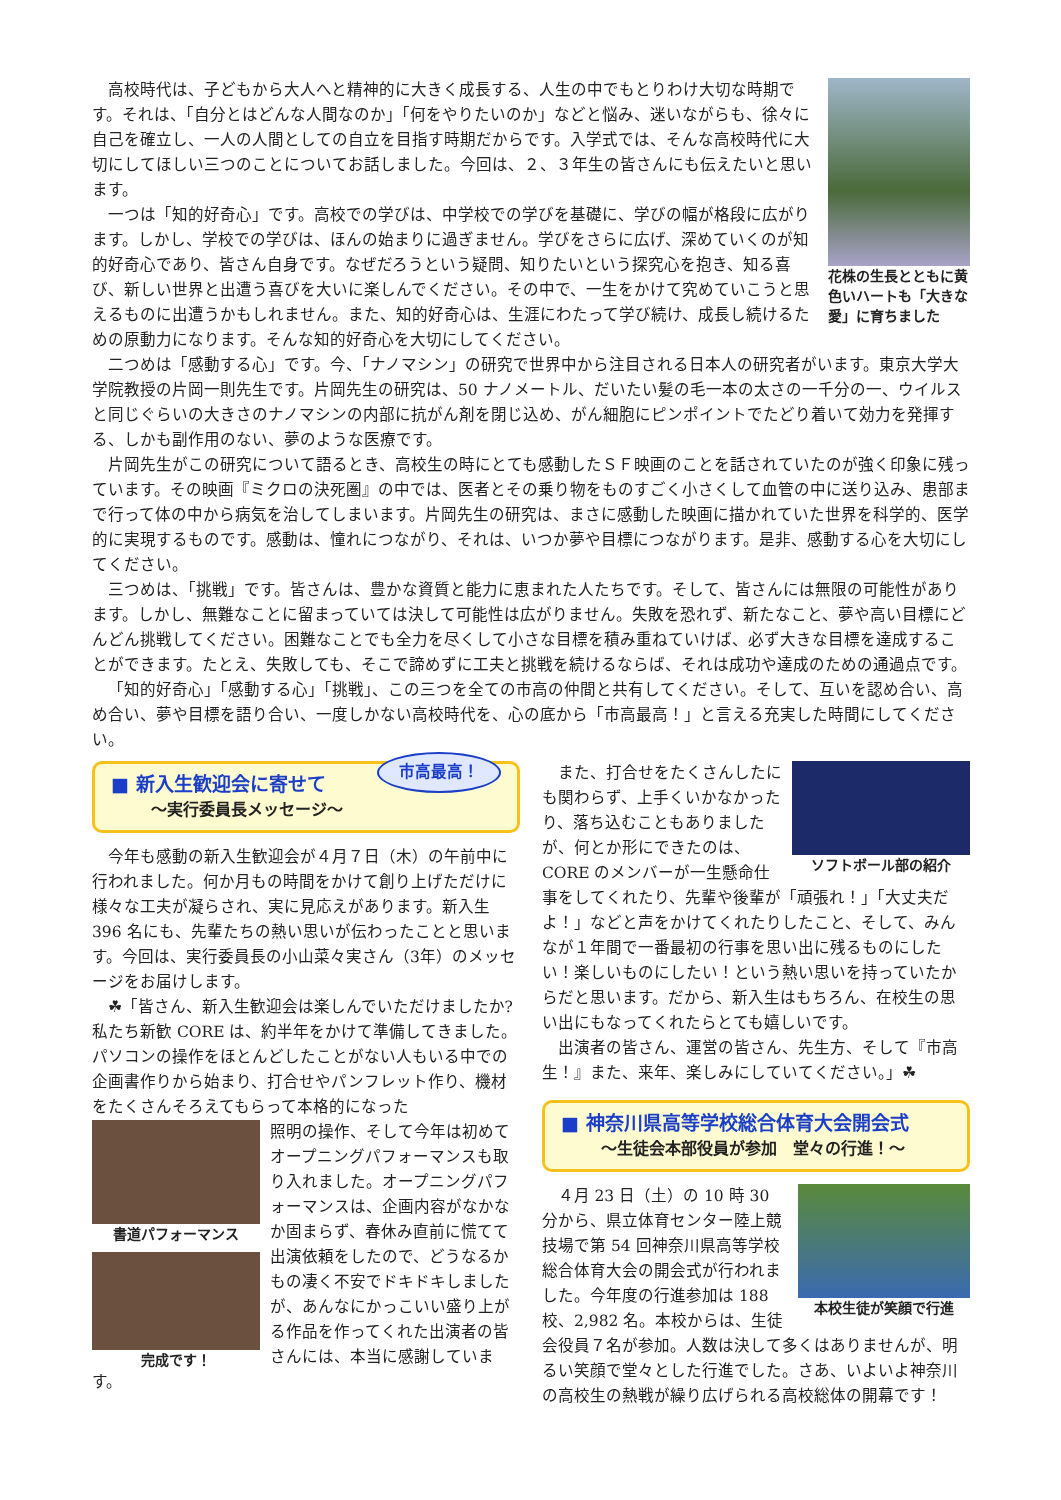花株の生長とともに黄色いハートも「大きな愛」に育ちました
高校時代は、子どもから大人へと精神的に大きく成長する、人生の中でもとりわけ大切な時期です。それは、「自分とはどんな人間なのか」「何をやりたいのか」などと悩み、迷いながらも、徐々に自己を確立し、一人の人間としての自立を目指す時期だからです。入学式では、そんな高校時代に大切にしてほしい三つのことについてお話しました。今回は、２、３年生の皆さんにも伝えたいと思います。
一つは「知的好奇心」です。高校での学びは、中学校での学びを基礎に、学びの幅が格段に広がります。しかし、学校での学びは、ほんの始まりに過ぎません。学びをさらに広げ、深めていくのが知的好奇心であり、皆さん自身です。なぜだろうという疑問、知りたいという探究心を抱き、知る喜び、新しい世界と出遭う喜びを大いに楽しんでください。その中で、一生をかけて究めていこうと思えるものに出遭うかもしれません。また、知的好奇心は、生涯にわたって学び続け、成長し続けるための原動力になります。そんな知的好奇心を大切にしてください。
二つめは「感動する心」です。今、「ナノマシン」の研究で世界中から注目される日本人の研究者がいます。東京大学大学院教授の片岡一則先生です。片岡先生の研究は、50 ナノメートル、だいたい髪の毛一本の太さの一千分の一、ウイルスと同じぐらいの大きさのナノマシンの内部に抗がん剤を閉じ込め、がん細胞にピンポイントでたどり着いて効力を発揮する、しかも副作用のない、夢のような医療です。
片岡先生がこの研究について語るとき、高校生の時にとても感動したＳＦ映画のことを話されていたのが強く印象に残っています。その映画『ミクロの決死圏』の中では、医者とその乗り物をものすごく小さくして血管の中に送り込み、患部まで行って体の中から病気を治してしまいます。片岡先生の研究は、まさに感動した映画に描かれていた世界を科学的、医学的に実現するものです。感動は、憧れにつながり、それは、いつか夢や目標につながります。是非、感動する心を大切にしてください。
三つめは、「挑戦」です。皆さんは、豊かな資質と能力に恵まれた人たちです。そして、皆さんには無限の可能性があります。しかし、無難なことに留まっていては決して可能性は広がりません。失敗を恐れず、新たなこと、夢や高い目標にどんどん挑戦してください。困難なことでも全力を尽くして小さな目標を積み重ねていけば、必ず大きな目標を達成することができます。たとえ、失敗しても、そこで諦めずに工夫と挑戦を続けるならば、それは成功や達成のための通過点です。
「知的好奇心」「感動する心」「挑戦」、この三つを全ての市高の仲間と共有してください。そして、互いを認め合い、高め合い、夢や目標を語り合い、一度しかない高校時代を、心の底から「市高最高！」と言える充実した時間にしてください。
市高最高！
■ 新入生歓迎会に寄せて
～実行委員長メッセージ～
今年も感動の新入生歓迎会が４月７日（木）の午前中に行われました。何か月もの時間をかけて創り上げただけに様々な工夫が凝らされ、実に見応えがあります。新入生 396 名にも、先輩たちの熱い思いが伝わったことと思います。今回は、実行委員長の小山菜々実さん（3年）のメッセージをお届けします。
☘「皆さん、新入生歓迎会は楽しんでいただけましたか? 私たち新歓 CORE は、約半年をかけて準備してきました。パソコンの操作をほとんどしたことがない人もいる中での企画書作りから始まり、打合せやパンフレット作り、機材をたくさんそろえてもらって本格的になった
書道パフォーマンス
完成です！
照明の操作、そして今年は初めてオープニングパフォーマンスも取り入れました。オープニングパフォーマンスは、企画内容がなかなか固まらず、春休み直前に慌てて出演依頼をしたので、どうなるかもの凄く不安でドキドキしましたが、あんなにかっこいい盛り上がる作品を作ってくれた出演者の皆さんには、本当に感謝しています。
ソフトボール部の紹介
また、打合せをたくさんしたにも関わらず、上手くいかなかったり、落ち込むこともありましたが、何とか形にできたのは、CORE のメンバーが一生懸命仕事をしてくれたり、先輩や後輩が「頑張れ！」「大丈夫だよ！」などと声をかけてくれたりしたこと、そして、みんなが１年間で一番最初の行事を思い出に残るものにしたい！楽しいものにしたい！という熱い思いを持っていたからだと思います。だから、新入生はもちろん、在校生の思い出にもなってくれたらとても嬉しいです。
出演者の皆さん、運営の皆さん、先生方、そして『市高生！』また、来年、楽しみにしていてください。」☘
■ 神奈川県高等学校総合体育大会開会式
～生徒会本部役員が参加　堂々の行進！～
本校生徒が笑顔で行進
４月 23 日（土）の 10 時 30 分から、県立体育センター陸上競技場で第 54 回神奈川県高等学校総合体育大会の開会式が行われました。今年度の行進参加は 188 校、2,982 名。本校からは、生徒会役員７名が参加。人数は決して多くはありませんが、明るい笑顔で堂々とした行進でした。さあ、いよいよ神奈川の高校生の熱戦が繰り広げられる高校総体の開幕です！